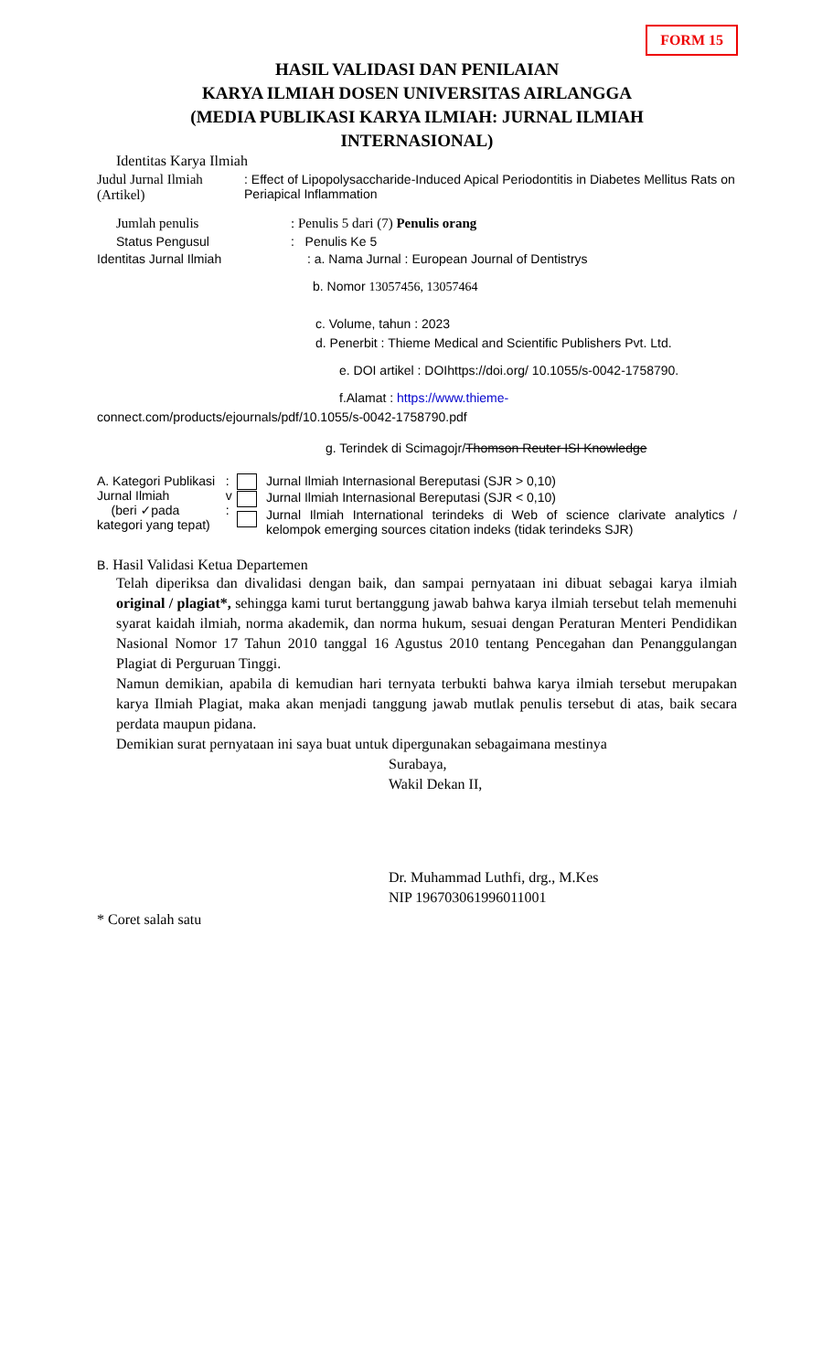FORM 15
HASIL VALIDASI DAN PENILAIAN
KARYA ILMIAH DOSEN UNIVERSITAS AIRLANGGA
(MEDIA PUBLIKASI KARYA ILMIAH: JURNAL ILMIAH
INTERNASIONAL)
Identitas Karya Ilmiah
Judul Jurnal Ilmiah (Artikel)
: Effect of Lipopolysaccharide-Induced Apical Periodontitis in Diabetes Mellitus Rats on Periapical Inflammation
Jumlah penulis : Penulis 5 dari (7) Penulis orang
Status Pengusul : Penulis Ke 5
Identitas Jurnal Ilmiah : a. Nama Jurnal : European Journal of Dentistrys
b. Nomor 13057456, 13057464
c. Volume, tahun : 2023
d. Penerbit : Thieme Medical and Scientific Publishers Pvt. Ltd.
e. DOI artikel : DOIhttps://doi.org/ 10.1055/s-0042-1758790.
f.Alamat : https://www.thieme-
connect.com/products/ejournals/pdf/10.1055/s-0042-1758790.pdf
g. Terindek di Scimagojr/Thomson Reuter ISI Knowledge
A. Kategori Publikasi Jurnal Ilmiah
(beri ✓pada kategori yang tepat)
: v
:
Jurnal Ilmiah Internasional Bereputasi (SJR > 0,10)
Jurnal Ilmiah Internasional Bereputasi (SJR < 0,10)
Jurnal Ilmiah International terindeks di Web of science clarivate analytics / kelompok emerging sources citation indeks (tidak terindeks SJR)
B. Hasil Validasi Ketua Departemen
Telah diperiksa dan divalidasi dengan baik, dan sampai pernyataan ini dibuat sebagai karya ilmiah original / plagiat*, sehingga kami turut bertanggung jawab bahwa karya ilmiah tersebut telah memenuhi syarat kaidah ilmiah, norma akademik, dan norma hukum, sesuai dengan Peraturan Menteri Pendidikan Nasional Nomor 17 Tahun 2010 tanggal 16 Agustus 2010 tentang Pencegahan dan Penanggulangan Plagiat di Perguruan Tinggi.
Namun demikian, apabila di kemudian hari ternyata terbukti bahwa karya ilmiah tersebut merupakan karya Ilmiah Plagiat, maka akan menjadi tanggung jawab mutlak penulis tersebut di atas, baik secara perdata maupun pidana.
Demikian surat pernyataan ini saya buat untuk dipergunakan sebagaimana mestinya
Surabaya,
Wakil Dekan II,
Dr. Muhammad Luthfi, drg., M.Kes
NIP 196703061996011001
* Coret salah satu